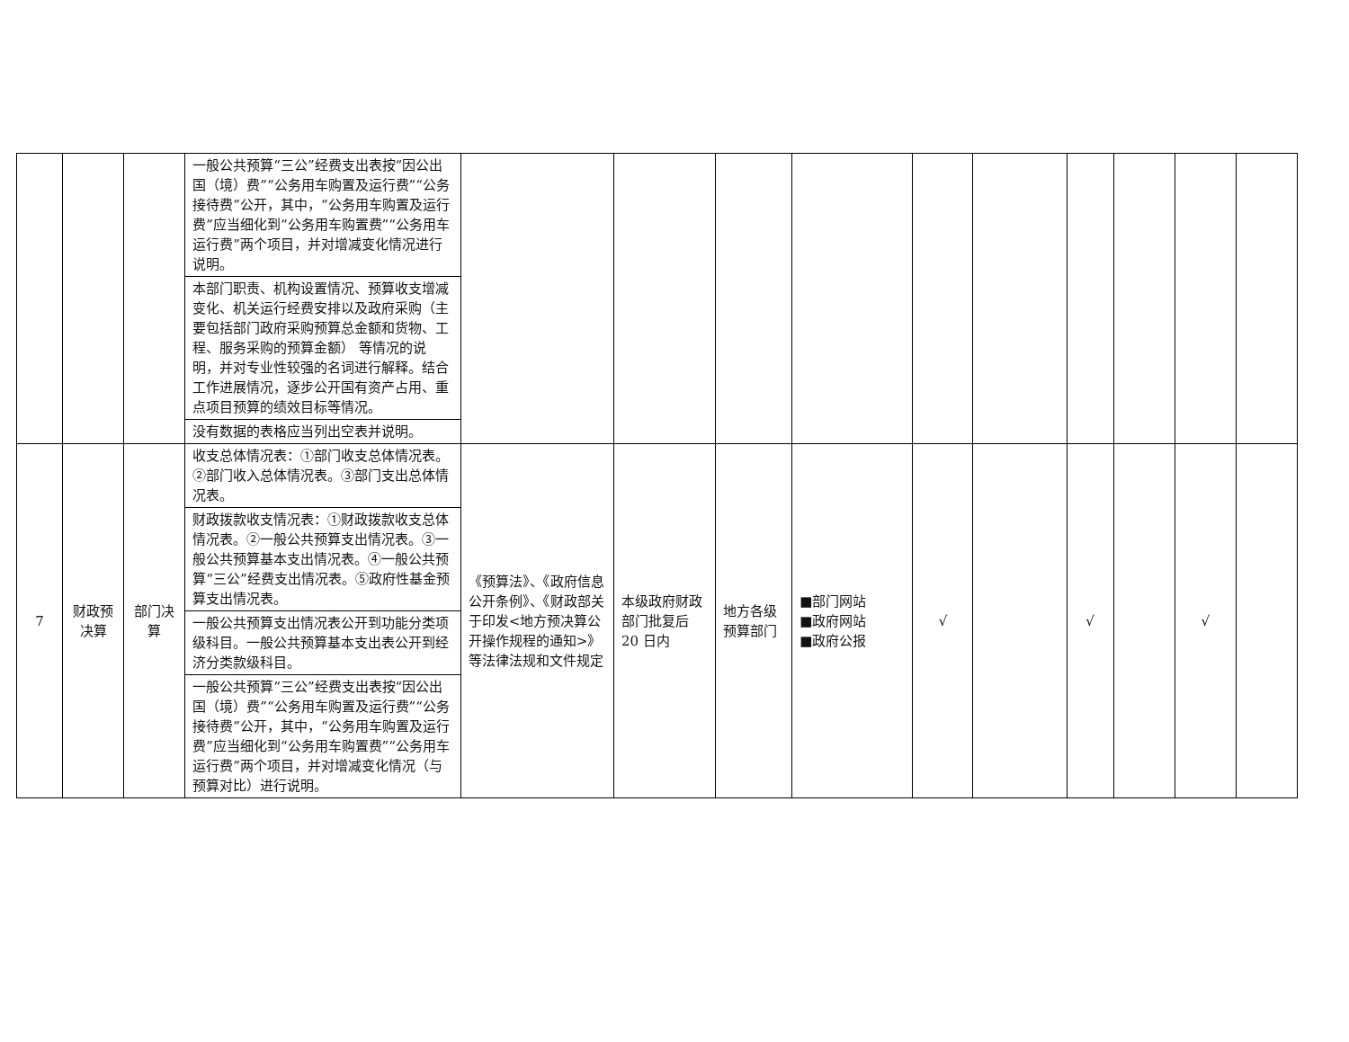| | | | 一般公共预算“三公”经费支出表按“因公出国（境）费”“公务用车购置及运行费”“公务接待费”公开，其中，“公务用车购置及运行费”应当细化到“公务用车购置费”“公务用车运行费”两个项目，并对增减变化情况进行说明。 | | | | | | | | | | |
| | | | 本部门职责、机构设置情况、预算收支增减变化、机关运行经费安排以及政府采购（主要包括部门政府采购预算总金额和货物、工程、服务采购的预算金额） 等情况的说明，并对专业性较强的名词进行解释。结合工作进展情况，逐步公开国有资产占用、重点项目预算的绩效目标等情况。 | | | | | | | | | | |
| | | | 没有数据的表格应当列出空表并说明。 | | | | | | | | | | |
| 7 | 财政预决算 | 部门决算 | 收支总体情况表：①部门收支总体情况表。②部门收入总体情况表。③部门支出总体情况表。 | 《预算法》、《政府信息公开条例》、《财政部关于印发<地方预决算公开操作规程的通知>》等法律法规和文件规定 | 本级政府财政部门批复后 20 日内 | 地方各级预算部门 | ■部门网站 ■政府网站 ■政府公报 | √ | | √ | | √ | |
| | | | 财政拨款收支情况表：①财政拨款收支总体情况表。②一般公共预算支出情况表。③一般公共预算基本支出情况表。④一般公共预算“三公”经费支出情况表。⑤政府性基金预算支出情况表。 | | | | | | | | | | |
| | | | 一般公共预算支出情况表公开到功能分类项级科目。一般公共预算基本支出表公开到经济分类款级科目。 | | | | | | | | | | |
| | | | 一般公共预算“三公”经费支出表按“因公出国（境）费”“公务用车购置及运行费”“公务接待费”公开，其中，“公务用车购置及运行费”应当细化到“公务用车购置费”“公务用车运行费”两个项目，并对增减变化情况（与预算对比）进行说明。 | | | | | | | | | | |